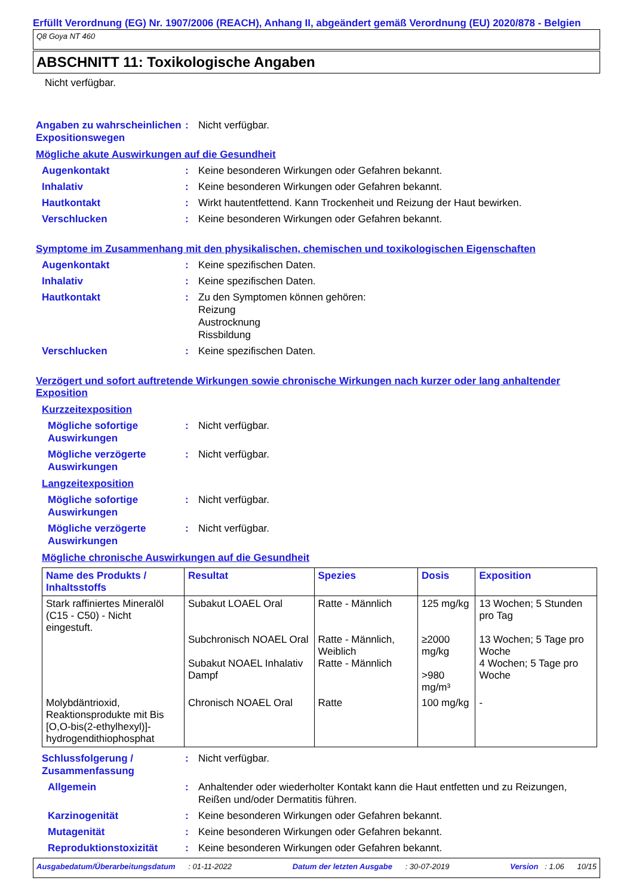Erfüllt Verordnung (EG) Nr. 1907/2006 (REACH), Anhang II, abgeändert gemäß Verordnung (EU) 2020/878 - Belgien
Q8 Goya NT 460
ABSCHNITT 11: Toxikologische Angaben
Nicht verfügbar.
Angaben zu wahrscheinlichen Expositionswegen
: Nicht verfügbar.
Mögliche akute Auswirkungen auf die Gesundheit
Augenkontakt : Keine besonderen Wirkungen oder Gefahren bekannt.
Inhalativ : Keine besonderen Wirkungen oder Gefahren bekannt.
Hautkontakt : Wirkt hautentfettend. Kann Trockenheit und Reizung der Haut bewirken.
Verschlucken : Keine besonderen Wirkungen oder Gefahren bekannt.
Symptome im Zusammenhang mit den physikalischen, chemischen und toxikologischen Eigenschaften
Augenkontakt : Keine spezifischen Daten.
Inhalativ : Keine spezifischen Daten.
Hautkontakt : Zu den Symptomen können gehören:
Reizung
Austrocknung
Rissbildung
Verschlucken : Keine spezifischen Daten.
Verzögert und sofort auftretende Wirkungen sowie chronische Wirkungen nach kurzer oder lang anhaltender Exposition
Kurzzeitexposition
Mögliche sofortige Auswirkungen
: Nicht verfügbar.
Mögliche verzögerte Auswirkungen
: Nicht verfügbar.
Langzeitexposition
Mögliche sofortige Auswirkungen
: Nicht verfügbar.
Mögliche verzögerte Auswirkungen
: Nicht verfügbar.
Mögliche chronische Auswirkungen auf die Gesundheit
| Name des Produkts / Inhaltsstoffs | Resultat | Spezies | Dosis | Exposition |
| --- | --- | --- | --- | --- |
| Stark raffiniertes Mineralöl (C15 - C50) - Nicht eingestuft. | Subakut LOAEL Oral Subchronisch NOAEL Oral Subakut NOAEL Inhalativ Dampf | Ratte - Männlich Ratte - Männlich, Weiblich Ratte - Männlich | 125 mg/kg ≥2000 mg/kg >980 mg/m³ | 13 Wochen; 5 Stunden pro Tag 13 Wochen; 5 Tage pro Woche 4 Wochen; 5 Tage pro Woche |
| Molybdäntrioxid, Reaktionsprodukte mit Bis [O,O-bis(2-ethylhexyl)]-hydrogendithiophosphat | Chronisch NOAEL Oral | Ratte | 100 mg/kg | - |
Schlussfolgerung / Zusammenfassung
: Nicht verfügbar.
Allgemein : Anhaltender oder wiederholter Kontakt kann die Haut entfetten und zu Reizungen, Reißen und/oder Dermatitis führen.
Karzinogenität : Keine besonderen Wirkungen oder Gefahren bekannt.
Mutagenität : Keine besonderen Wirkungen oder Gefahren bekannt.
Reproduktionstoxizität : Keine besonderen Wirkungen oder Gefahren bekannt.
Ausgabedatum/Überarbeitungsdatum : 01-11-2022 Datum der letzten Ausgabe : 30-07-2019 Version : 1.06 10/15